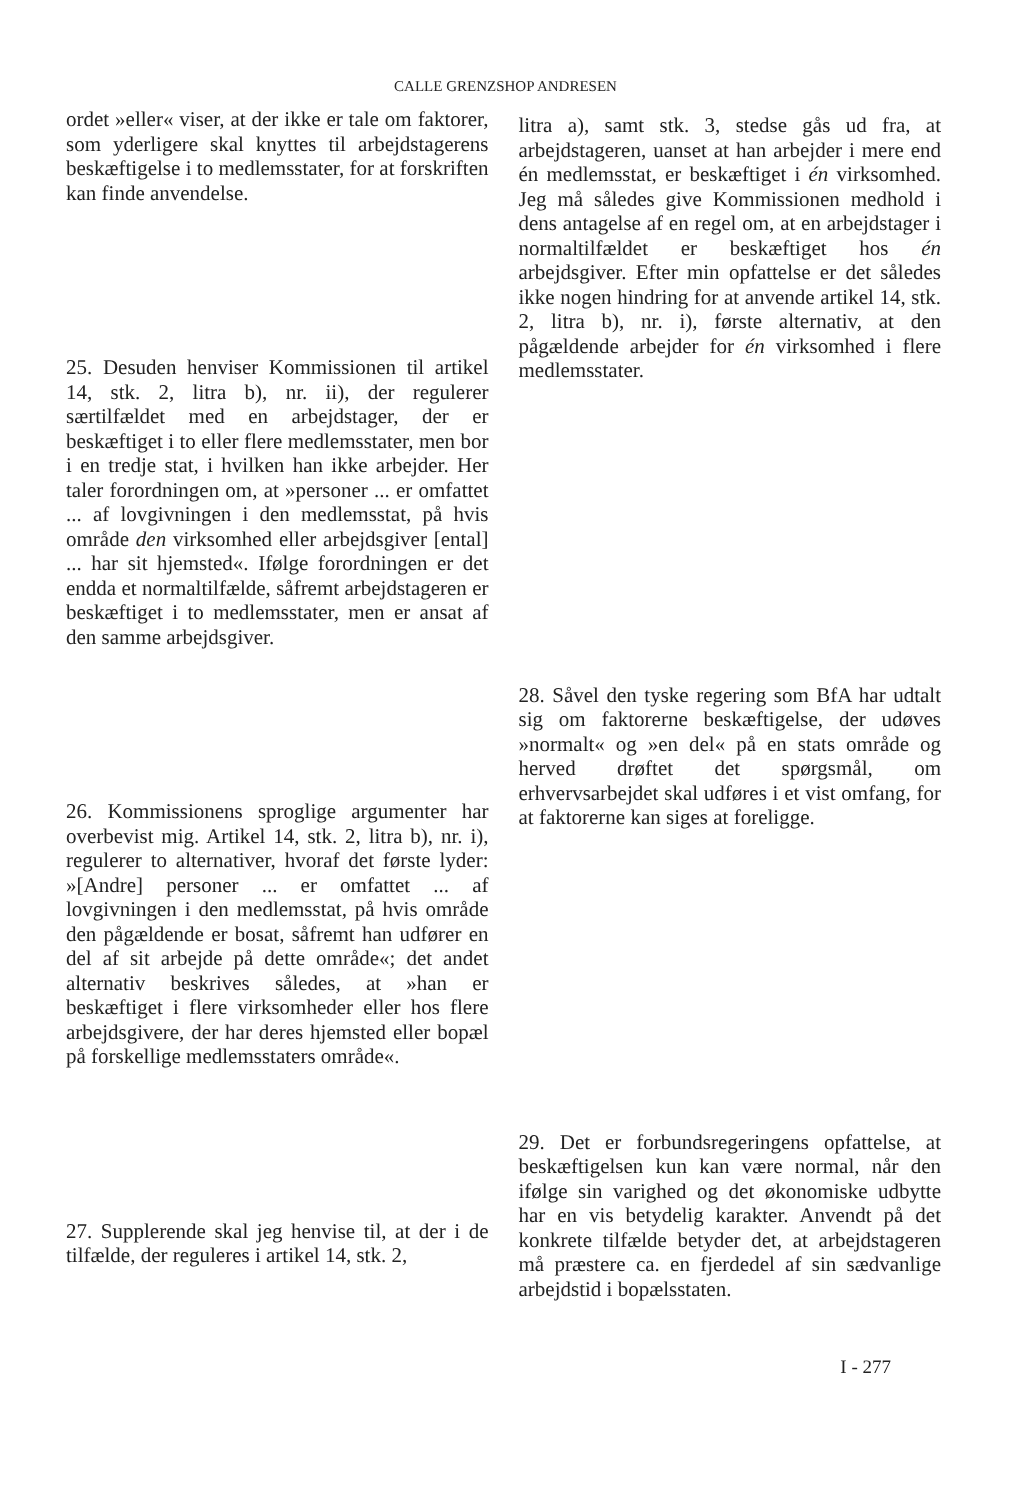CALLE GRENZSHOP ANDRESEN
ordet »eller« viser, at der ikke er tale om faktorer, som yderligere skal knyttes til arbejdstagerens beskæftigelse i to medlemsstater, for at forskriften kan finde anvendelse.
25. Desuden henviser Kommissionen til artikel 14, stk. 2, litra b), nr. ii), der regulerer særtilfældet med en arbejdstager, der er beskæftiget i to eller flere medlemsstater, men bor i en tredje stat, i hvilken han ikke arbejder. Her taler forordningen om, at »personer ... er omfattet ... af lovgivningen i den medlemsstat, på hvis område den virksomhed eller arbejdsgiver [ental] ... har sit hjemsted«. Ifølge forordningen er det endda et normaltilfælde, såfremt arbejdstageren er beskæftiget i to medlemsstater, men er ansat af den samme arbejdsgiver.
26. Kommissionens sproglige argumenter har overbevist mig. Artikel 14, stk. 2, litra b), nr. i), regulerer to alternativer, hvoraf det første lyder: »[Andre] personer ... er omfattet ... af lovgivningen i den medlemsstat, på hvis område den pågældende er bosat, såfremt han udfører en del af sit arbejde på dette område«; det andet alternativ beskrives således, at »han er beskæftiget i flere virksomheder eller hos flere arbejdsgivere, der har deres hjemsted eller bopæl på forskellige medlemsstaters område«.
27. Supplerende skal jeg henvise til, at der i de tilfælde, der reguleres i artikel 14, stk. 2,
litra a), samt stk. 3, stedse gås ud fra, at arbejdstageren, uanset at han arbejder i mere end én medlemsstat, er beskæftiget i én virksomhed. Jeg må således give Kommissionen medhold i dens antagelse af en regel om, at en arbejdstager i normaltilfældet er beskæftiget hos én arbejdsgiver. Efter min opfattelse er det således ikke nogen hindring for at anvende artikel 14, stk. 2, litra b), nr. i), første alternativ, at den pågældende arbejder for én virksomhed i flere medlemsstater.
28. Såvel den tyske regering som BfA har udtalt sig om faktorerne beskæftigelse, der udøves »normalt« og »en del« på en stats område og herved drøftet det spørgsmål, om erhvervsarbejdet skal udføres i et vist omfang, for at faktorerne kan siges at foreligge.
29. Det er forbundsregeringens opfattelse, at beskæftigelsen kun kan være normal, når den ifølge sin varighed og det økonomiske udbytte har en vis betydelig karakter. Anvendt på det konkrete tilfælde betyder det, at arbejdstageren må præstere ca. en fjerdedel af sin sædvanlige arbejdstid i bopælsstaten.
I - 277